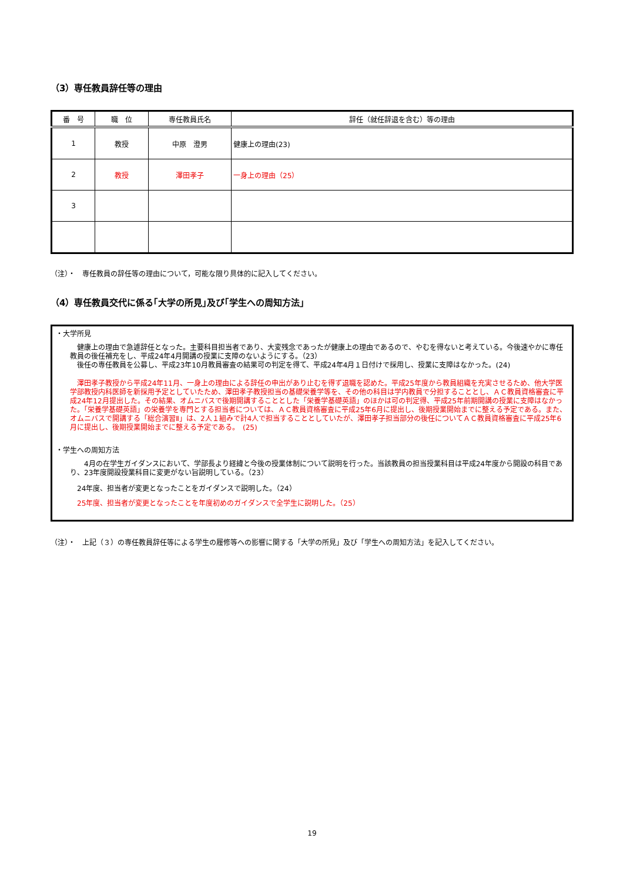（3）専任教員辞任等の理由
| 番 号 | 職 位 | 専任教員氏名 | 辞任（就任辞退を含む）等の理由 |
| --- | --- | --- | --- |
| 1 | 教授 | 中原 澄男 | 健康上の理由(23) |
| 2 | 教授 | 澤田孝子 | 一身上の理由（25） |
| 3 | | | |
（注）・　専任教員の辞任等の理由について，可能な限り具体的に記入してください。
（4）専任教員交代に係る｢大学の所見｣及び｢学生への周知方法」
・大学所見
　健康上の理由で急遽辞任となった。主要科目担当者であり、大変残念であったが健康上の理由であるので、やむを得ないと考えている。今後速やかに専任教員の後任補充をし、平成24年4月開講の授業に支障のないようにする。（23）
　後任の専任教員を公募し、平成23年10月教員審査の結果可の判定を得て、平成24年4月１日付けで採用し、授業に支障はなかった。(24)
　澤田孝子教授から平成24年11月、一身上の理由による辞任の申出があり止むを得ず退職を認めた。平成25年度から教員組織を充実させるため、他大学医学部教授内科医師を新採用予定としていたため、澤田孝子教授担当の基礎栄養学等を、その他の科目は学内教員で分担することとし、ＡＣ教員資格審査に平成24年12月提出した。その結果、オムニバスで後期開講することとした「栄養学基礎英語」のほかは可の判定得、平成25年前期開講の授業に支障はなかった。「栄養学基礎英語」の栄養学を専門とする担当者については、ＡＣ教員資格審査に平成25年6月に提出し、後期授業開始までに整える予定である。また、オムニバスで開講する「総合演習Ⅱ」は、2人１組みで計4人で担当することとしていたが、澤田孝子担当部分の後任についてＡＣ教員資格審査に平成25年6月に提出し、後期授業開始までに整える予定である。　(25)
・学生への周知方法
　　4月の在学生ガイダンスにおいて、学部長より経緯と今後の授業体制について説明を行った。当該教員の担当授業科目は平成24年度から開設の科目であり、23年度開設授業科目に変更がない旨説明している。（23）
　24年度、担当者が変更となったことをガイダンスで説明した。（24）
　25年度、担当者が変更となったことを年度初めのガイダンスで全学生に説明した。（25）
（注）・　上記（３）の専任教員辞任等による学生の履修等への影響に関する「大学の所見」及び「学生への周知方法」を記入してください。
19